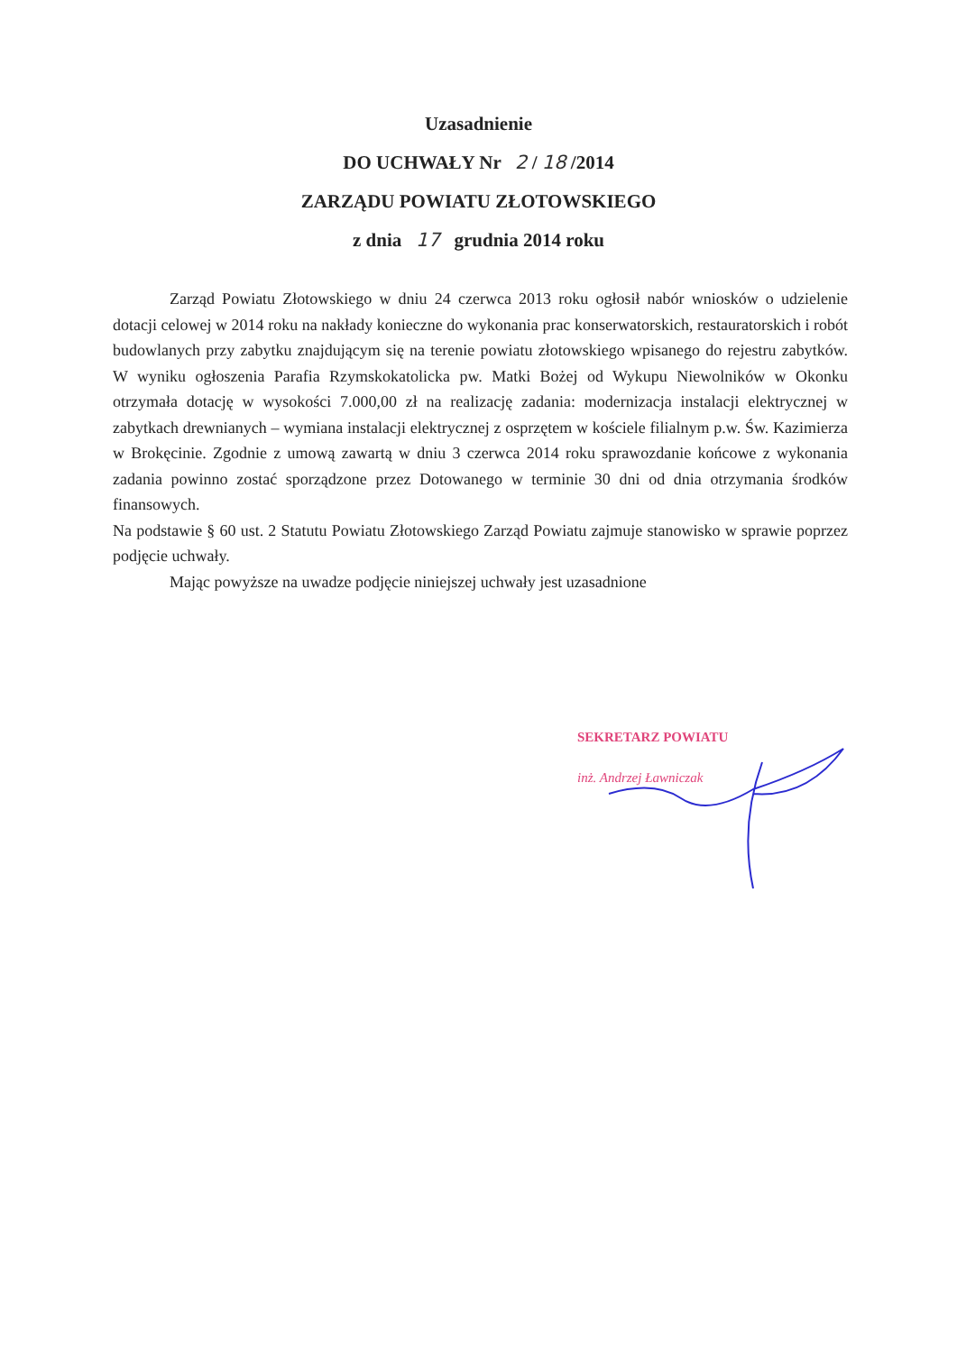Uzasadnienie
DO UCHWAŁY Nr 2 / 18 /2014
ZARZĄDU POWIATU ZŁOTOWSKIEGO
z dnia 17 grudnia 2014 roku
Zarząd Powiatu Złotowskiego w dniu 24 czerwca 2013 roku ogłosił nabór wniosków o udzielenie dotacji celowej w 2014 roku na nakłady konieczne do wykonania prac konserwatorskich, restauratorskich i robót budowlanych przy zabytku znajdującym się na terenie powiatu złotowskiego wpisanego do rejestru zabytków. W wyniku ogłoszenia Parafia Rzymskokatolicka pw. Matki Bożej od Wykupu Niewolników w Okonku otrzymała dotację w wysokości 7.000,00 zł na realizację zadania: modernizacja instalacji elektrycznej w zabytkach drewnianych – wymiana instalacji elektrycznej z osprzętem w kościele filialnym p.w. Św. Kazimierza w Brokęcinie. Zgodnie z umową zawartą w dniu 3 czerwca 2014 roku sprawozdanie końcowe z wykonania zadania powinno zostać sporządzone przez Dotowanego w terminie 30 dni od dnia otrzymania środków finansowych.
Na podstawie § 60 ust. 2 Statutu Powiatu Złotowskiego Zarząd Powiatu zajmuje stanowisko w sprawie poprzez podjęcie uchwały.
Mając powyższe na uwadze podjęcie niniejszej uchwały jest uzasadnione
SEKRETARZ POWIATU
inż. Andrzej Ławniczak